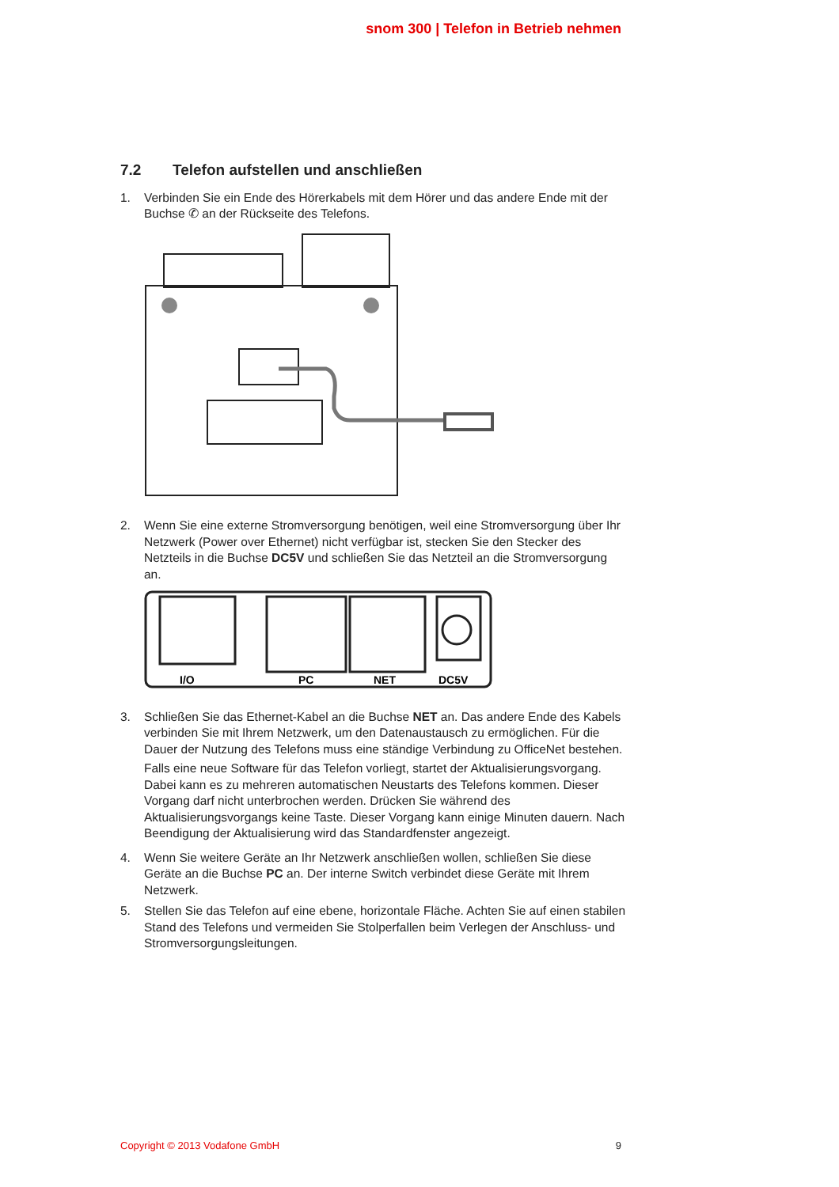snom 300 | Telefon in Betrieb nehmen
7.2 Telefon aufstellen und anschließen
1. Verbinden Sie ein Ende des Hörerkabels mit dem Hörer und das andere Ende mit der Buchse ✆ an der Rückseite des Telefons.
2. Wenn Sie eine externe Stromversorgung benötigen, weil eine Stromversorgung über Ihr Netzwerk (Power over Ethernet) nicht verfügbar ist, stecken Sie den Stecker des Netzteils in die Buchse DC5V und schließen Sie das Netzteil an die Stromversorgung an.
I/O
PC
NET
DC5V
3. Schließen Sie das Ethernet-Kabel an die Buchse NET an. Das andere Ende des Kabels verbinden Sie mit Ihrem Netzwerk, um den Datenaustausch zu ermöglichen. Für die Dauer der Nutzung des Telefons muss eine ständige Verbindung zu OfficeNet bestehen.
Falls eine neue Software für das Telefon vorliegt, startet der Aktualisierungsvorgang. Dabei kann es zu mehreren automatischen Neustarts des Telefons kommen. Dieser Vorgang darf nicht unterbrochen werden. Drücken Sie während des Aktualisierungsvorgangs keine Taste. Dieser Vorgang kann einige Minuten dauern. Nach Beendigung der Aktualisierung wird das Standardfenster angezeigt.
4. Wenn Sie weitere Geräte an Ihr Netzwerk anschließen wollen, schließen Sie diese Geräte an die Buchse PC an. Der interne Switch verbindet diese Geräte mit Ihrem Netzwerk.
5. Stellen Sie das Telefon auf eine ebene, horizontale Fläche. Achten Sie auf einen stabilen Stand des Telefons und vermeiden Sie Stolperfallen beim Verlegen der Anschluss- und Stromversorgungsleitungen.
Copyright © 2013 Vodafone GmbH 9